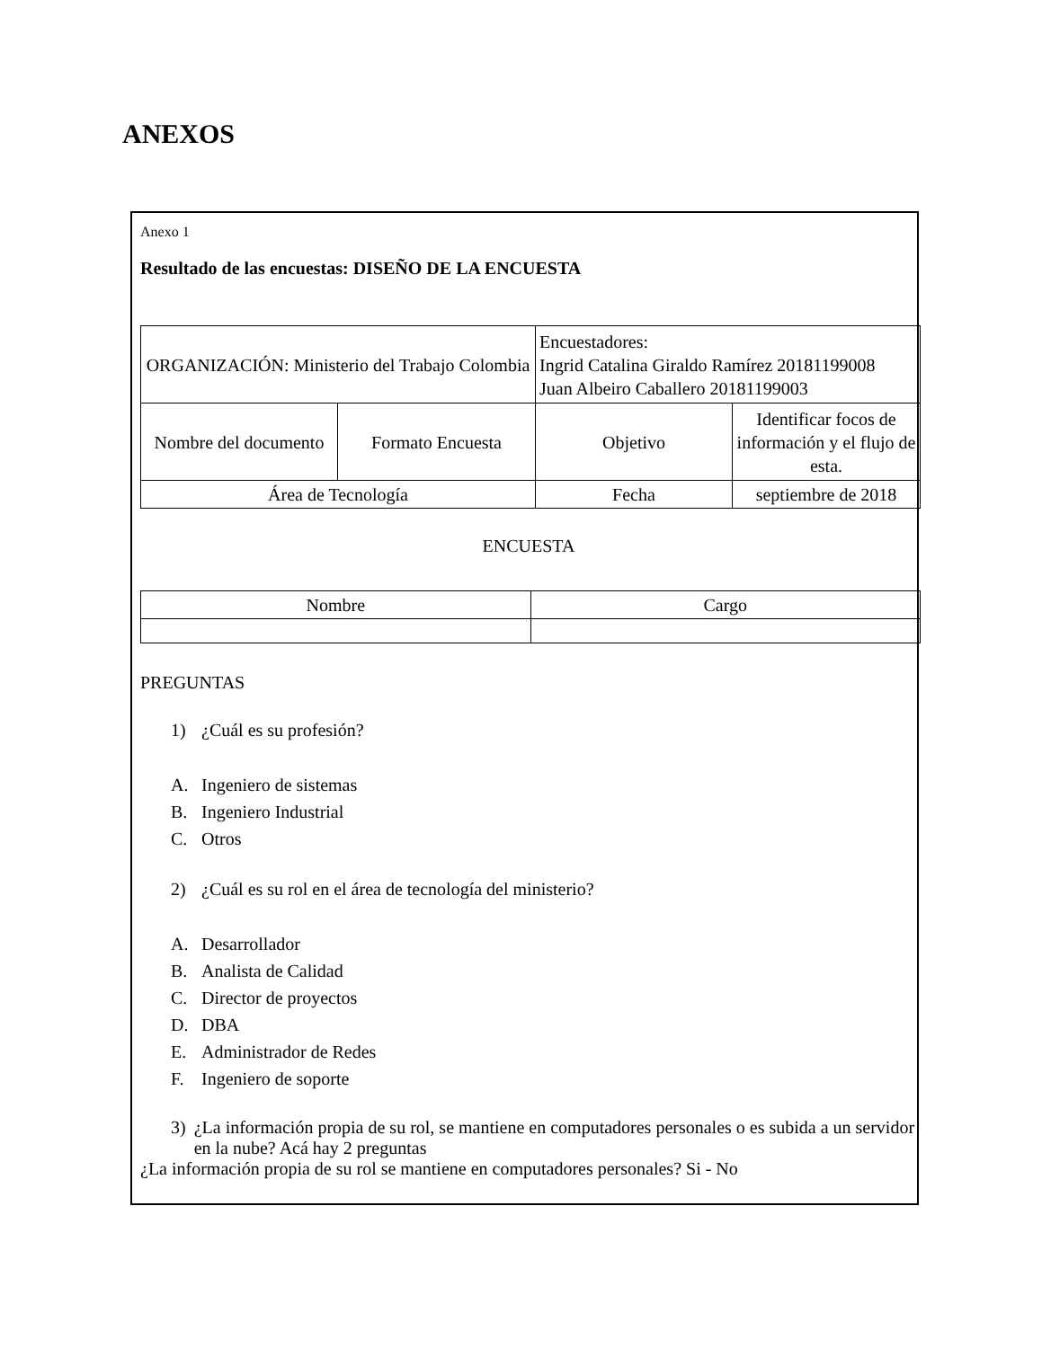ANEXOS
Anexo 1
Resultado de las encuestas: DISEÑO DE LA ENCUESTA
| ORGANIZACIÓN: Ministerio del Trabajo Colombia | | Encuestadores: Ingrid Catalina Giraldo Ramírez 20181199008 Juan Albeiro Caballero 20181199003 | |
| Nombre del documento | Formato Encuesta | Objetivo | Identificar focos de información y el flujo de esta. |
| Área de Tecnología | | Fecha | septiembre de 2018 |
ENCUESTA
| Nombre | Cargo |
PREGUNTAS
1) ¿Cuál es su profesión?
A. Ingeniero de sistemas
B. Ingeniero Industrial
C. Otros
2) ¿Cuál es su rol en el área de tecnología del ministerio?
A. Desarrollador
B. Analista de Calidad
C. Director de proyectos
D. DBA
E. Administrador de Redes
F. Ingeniero de soporte
3) ¿La información propia de su rol, se mantiene en computadores personales o es subida a un servidor en la nube? Acá hay 2 preguntas
¿La información propia de su rol se mantiene en computadores personales? Si - No